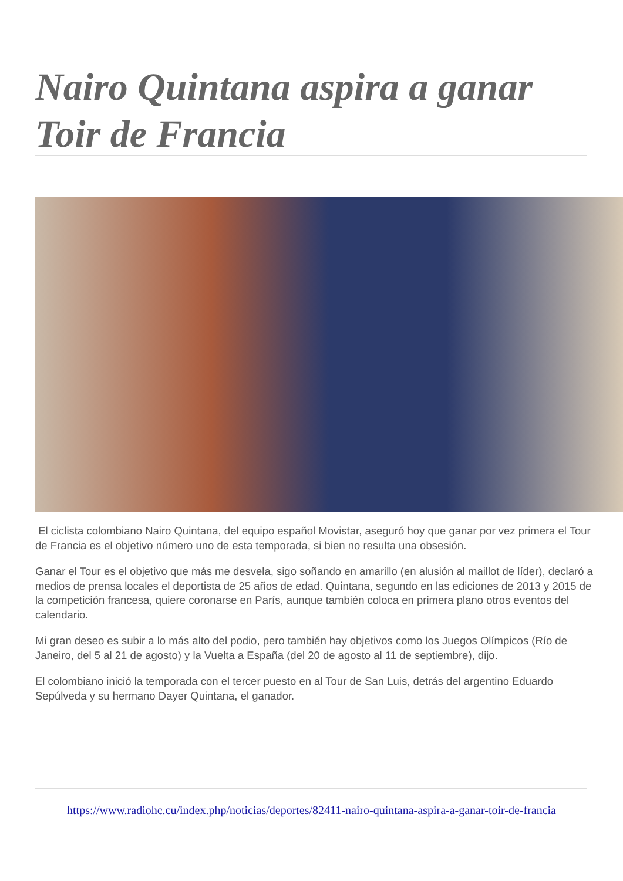Nairo Quintana aspira a ganar Toir de Francia
El ciclista colombiano Nairo Quintana, del equipo español Movistar, aseguró hoy que ganar por vez primera el Tour de Francia es el objetivo número uno de esta temporada, si bien no resulta una obsesión.
Ganar el Tour es el objetivo que más me desvela, sigo soñando en amarillo (en alusión al maillot de líder), declaró a medios de prensa locales el deportista de 25 años de edad. Quintana, segundo en las ediciones de 2013 y 2015 de la competición francesa, quiere coronarse en París, aunque también coloca en primera plano otros eventos del calendario.
Mi gran deseo es subir a lo más alto del podio, pero también hay objetivos como los Juegos Olímpicos (Río de Janeiro, del 5 al 21 de agosto) y la Vuelta a España (del 20 de agosto al 11 de septiembre), dijo.
El colombiano inició la temporada con el tercer puesto en al Tour de San Luis, detrás del argentino Eduardo Sepúlveda y su hermano Dayer Quintana, el ganador.
https://www.radiohc.cu/index.php/noticias/deportes/82411-nairo-quintana-aspira-a-ganar-toir-de-francia